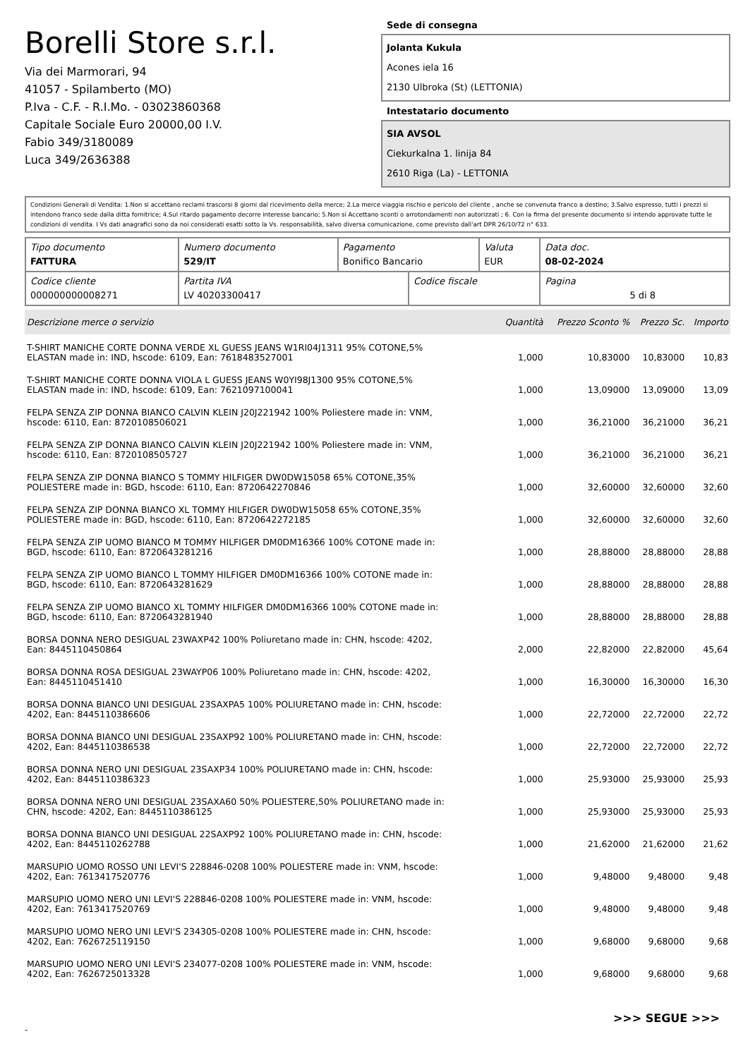Borelli Store s.r.l.
Via dei Marmorari, 94
41057 - Spilamberto (MO)
P.Iva - C.F. - R.I.Mo. - 03023860368
Capitale Sociale Euro 20000,00 I.V.
Fabio 349/3180089
Luca 349/2636388
Sede di consegna
Jolanta Kukula
Acones iela 16
2130 Ulbroka (St) (LETTONIA)
Intestatario documento
SIA AVSOL
Ciekurkalna 1. linija 84
2610 Riga (La) - LETTONIA
Condizioni Generali di Vendita: 1.Non si accettano reclami trascorsi 8 giorni dal ricevimento della merce; 2.La merce viaggia rischio e pericolo del cliente , anche se convenuta franco a destino; 3.Salvo espresso, tutti i prezzi si intendono franco sede dalla ditta fornitrice; 4.Sul ritardo pagamento decorre interesse bancario; 5.Non si Accettano sconti o arrotondamenti non autorizzati ; 6. Con la firma del presente documento si intendo approvate tutte le condizioni di vendita. I Vs dati anagrafici sono da noi considerati esatti sotto la Vs. responsabilità, salvo diversa comunicazione, come previsto dall'art DPR 26/10/72 n° 633.
| Tipo documento FATTURA | Numero documento 529/IT | Pagamento Bonifico Bancario | | Valuta EUR | Data doc. 08-02-2024 |
| Codice cliente 000000000008271 | Partita IVA LV 40203300417 | | Codice fiscale | | Pagina 5 di 8 |
| Descrizione merce o servizio | Quantità | Prezzo Sconto % | Prezzo Sc. | Importo |
| --- | --- | --- | --- | --- |
| T-SHIRT MANICHE CORTE DONNA VERDE XL GUESS JEANS W1RI04J1311 95% COTONE,5% ELASTAN made in: IND, hscode: 6109, Ean: 7618483527001 | 1,000 | 10,83000 | 10,83000 | 10,83 |
| T-SHIRT MANICHE CORTE DONNA VIOLA L GUESS JEANS W0YI98J1300 95% COTONE,5% ELASTAN made in: IND, hscode: 6109, Ean: 7621097100041 | 1,000 | 13,09000 | 13,09000 | 13,09 |
| FELPA SENZA ZIP DONNA BIANCO CALVIN KLEIN J20J221942 100% Poliestere made in: VNM, hscode: 6110, Ean: 8720108506021 | 1,000 | 36,21000 | 36,21000 | 36,21 |
| FELPA SENZA ZIP DONNA BIANCO CALVIN KLEIN J20J221942 100% Poliestere made in: VNM, hscode: 6110, Ean: 8720108505727 | 1,000 | 36,21000 | 36,21000 | 36,21 |
| FELPA SENZA ZIP DONNA BIANCO S TOMMY HILFIGER DW0DW15058 65% COTONE,35% POLIESTERE made in: BGD, hscode: 6110, Ean: 8720642270846 | 1,000 | 32,60000 | 32,60000 | 32,60 |
| FELPA SENZA ZIP DONNA BIANCO XL TOMMY HILFIGER DW0DW15058 65% COTONE,35% POLIESTERE made in: BGD, hscode: 6110, Ean: 8720642272185 | 1,000 | 32,60000 | 32,60000 | 32,60 |
| FELPA SENZA ZIP UOMO BIANCO M TOMMY HILFIGER DM0DM16366 100% COTONE made in: BGD, hscode: 6110, Ean: 8720643281216 | 1,000 | 28,88000 | 28,88000 | 28,88 |
| FELPA SENZA ZIP UOMO BIANCO L TOMMY HILFIGER DM0DM16366 100% COTONE made in: BGD, hscode: 6110, Ean: 8720643281629 | 1,000 | 28,88000 | 28,88000 | 28,88 |
| FELPA SENZA ZIP UOMO BIANCO XL TOMMY HILFIGER DM0DM16366 100% COTONE made in: BGD, hscode: 6110, Ean: 8720643281940 | 1,000 | 28,88000 | 28,88000 | 28,88 |
| BORSA DONNA NERO DESIGUAL 23WAXP42 100% Poliuretano made in: CHN, hscode: 4202, Ean: 8445110450864 | 2,000 | 22,82000 | 22,82000 | 45,64 |
| BORSA DONNA ROSA DESIGUAL 23WAYP06 100% Poliuretano made in: CHN, hscode: 4202, Ean: 8445110451410 | 1,000 | 16,30000 | 16,30000 | 16,30 |
| BORSA DONNA BIANCO UNI DESIGUAL 23SAXPA5 100% POLIURETANO made in: CHN, hscode: 4202, Ean: 8445110386606 | 1,000 | 22,72000 | 22,72000 | 22,72 |
| BORSA DONNA BIANCO UNI DESIGUAL 23SAXP92 100% POLIURETANO made in: CHN, hscode: 4202, Ean: 8445110386538 | 1,000 | 22,72000 | 22,72000 | 22,72 |
| BORSA DONNA NERO UNI DESIGUAL 23SAXP34 100% POLIURETANO made in: CHN, hscode: 4202, Ean: 8445110386323 | 1,000 | 25,93000 | 25,93000 | 25,93 |
| BORSA DONNA NERO UNI DESIGUAL 23SAXA60 50% POLIESTERE,50% POLIURETANO made in: CHN, hscode: 4202, Ean: 8445110386125 | 1,000 | 25,93000 | 25,93000 | 25,93 |
| BORSA DONNA BIANCO UNI DESIGUAL 22SAXP92 100% POLIURETANO made in: CHN, hscode: 4202, Ean: 8445110262788 | 1,000 | 21,62000 | 21,62000 | 21,62 |
| MARSUPIO UOMO ROSSO UNI LEVI'S 228846-0208 100% POLIESTERE made in: VNM, hscode: 4202, Ean: 7613417520776 | 1,000 | 9,48000 | 9,48000 | 9,48 |
| MARSUPIO UOMO NERO UNI LEVI'S 228846-0208 100% POLIESTERE made in: VNM, hscode: 4202, Ean: 7613417520769 | 1,000 | 9,48000 | 9,48000 | 9,48 |
| MARSUPIO UOMO NERO UNI LEVI'S 234305-0208 100% POLIESTERE made in: CHN, hscode: 4202, Ean: 7626725119150 | 1,000 | 9,68000 | 9,68000 | 9,68 |
| MARSUPIO UOMO NERO UNI LEVI'S 234077-0208 100% POLIESTERE made in: VNM, hscode: 4202, Ean: 7626725013328 | 1,000 | 9,68000 | 9,68000 | 9,68 |
>>> SEGUE >>>
-